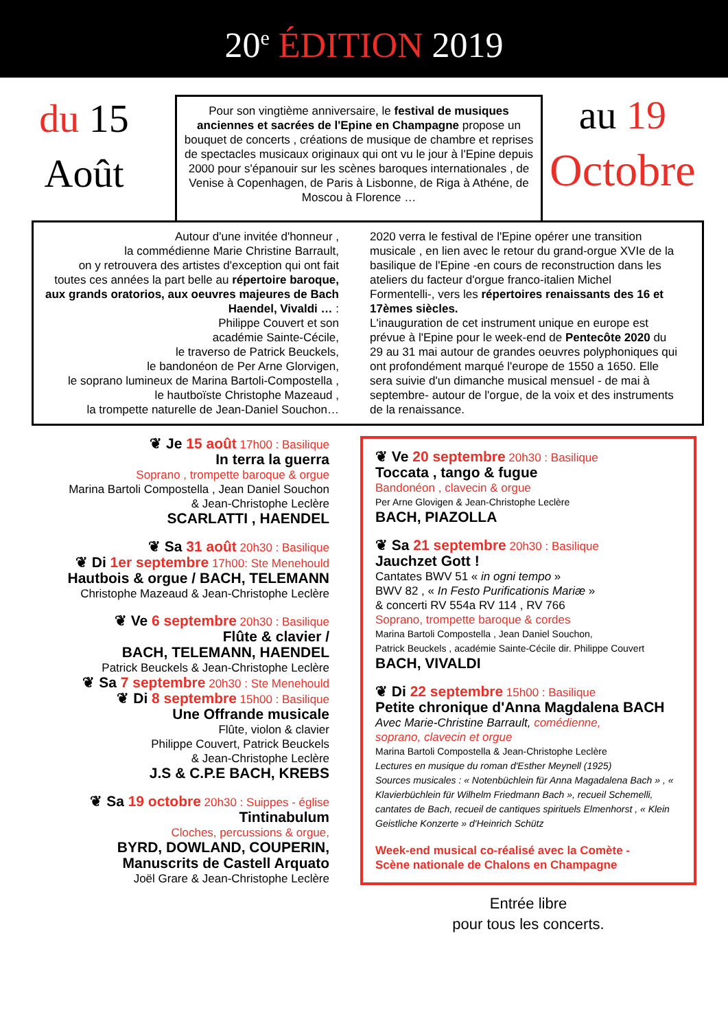20<sup>e</sup> ÉDITION 2019
du 15
Août
Pour son vingtième anniversaire, le festival de musiques anciennes et sacrées de l'Epine en Champagne propose un bouquet de concerts , créations de musique de chambre et reprises de spectacles musicaux originaux qui ont vu le jour à l'Epine depuis 2000 pour s'épanouir sur les scènes baroques internationales , de Venise à Copenhagen, de Paris à Lisbonne, de Riga à Athéne, de Moscou à Florence …
au 19
Octobre
Autour d'une invitée d'honneur ,
la commédienne Marie Christine Barrault,
on y retrouvera des artistes d'exception qui ont fait toutes ces années la part belle au répertoire baroque, aux grands oratorios, aux oeuvres majeures de Bach Haendel, Vivaldi … :
Philippe Couvert et son
académie Sainte-Cécile,
le traverso de Patrick Beuckels,
le bandonéon de Per Arne Glorvigen,
le soprano lumineux de Marina Bartoli-Compostella ,
le hautboïste Christophe Mazeaud ,
la trompette naturelle de Jean-Daniel Souchon…
2020 verra le festival de l'Epine opérer une transition musicale , en lien avec le retour du grand-orgue XVIe de la basilique de l'Epine -en cours de reconstruction dans les ateliers du facteur d'orgue franco-italien Michel Formentelli-, vers les répertoires renaissants des 16 et 17èmes siècles.
L'inauguration de cet instrument unique en europe est prévue à l'Epine pour le week-end de Pentecôte 2020 du 29 au 31 mai autour de grandes oeuvres polyphoniques qui ont profondément marqué l'europe de 1550 a 1650. Elle sera suivie d'un dimanche musical mensuel - de mai à septembre- autour de l'orgue, de la voix et des instruments de la renaissance.
❦ Je 15 août 17h00 : Basilique
In terra la guerra
Soprano , trompette baroque & orgue
Marina Bartoli Compostella , Jean Daniel Souchon
& Jean-Christophe Leclère
SCARLATTI , HAENDEL
❦ Sa 31 août 20h30 : Basilique
❦ Di 1er septembre 17h00: Ste Menehould
Hautbois & orgue / BACH, TELEMANN
Christophe Mazeaud & Jean-Christophe Leclère
❦ Ve 6 septembre 20h30 : Basilique
Flûte & clavier /
BACH, TELEMANN, HAENDEL
Patrick Beuckels & Jean-Christophe Leclère
❦ Sa 7 septembre 20h30 : Ste Menehould
❦ Di 8 septembre 15h00 : Basilique
Une Offrande musicale
Flûte, violon & clavier
Philippe Couvert, Patrick Beuckels
& Jean-Christophe Leclère
J.S & C.P.E BACH, KREBS
❦ Sa 19 octobre 20h30 : Suippes - église
Tintinabulum
Cloches, percussions & orgue,
BYRD, DOWLAND, COUPERIN,
Manuscrits de Castell Arquato
Joël Grare & Jean-Christophe Leclère
❦ Ve 20 septembre 20h30 : Basilique
Toccata , tango & fugue
Bandonéon , clavecin & orgue
Per Arne Glovigen & Jean-Christophe Leclère
BACH, PIAZOLLA
❦ Sa 21 septembre 20h30 : Basilique
Jauchzet Gott !
Cantates BWV 51 « in ogni tempo »
BWV 82 , « In Festo Purificationis Mariæ »
& concerti RV 554a RV 114 , RV 766
Soprano, trompette baroque & cordes
Marina Bartoli Compostella , Jean Daniel Souchon,
Patrick Beuckels , académie Sainte-Cécile dir. Philippe Couvert
BACH, VIVALDI
❦ Di 22 septembre 15h00 : Basilique
Petite chronique d'Anna Magdalena BACH
Avec Marie-Christine Barrault, comédienne,
soprano, clavecin et orgue
Marina Bartoli Compostella & Jean-Christophe Leclère
Lectures en musique du roman d'Esther Meynell (1925)
Sources musicales : « Notenbüchlein für Anna Magadalena Bach » , « Klavierbüchlein für Wilhelm Friedmann Bach », recueil Schemelli, cantates de Bach, recueil de cantiques spirituels Elmenhorst , « Klein Geistliche Konzerte » d'Heinrich Schütz
Week-end musical co-réalisé avec la Comète -
Scène nationale de Chalons en Champagne
Entrée libre
pour tous les concerts.